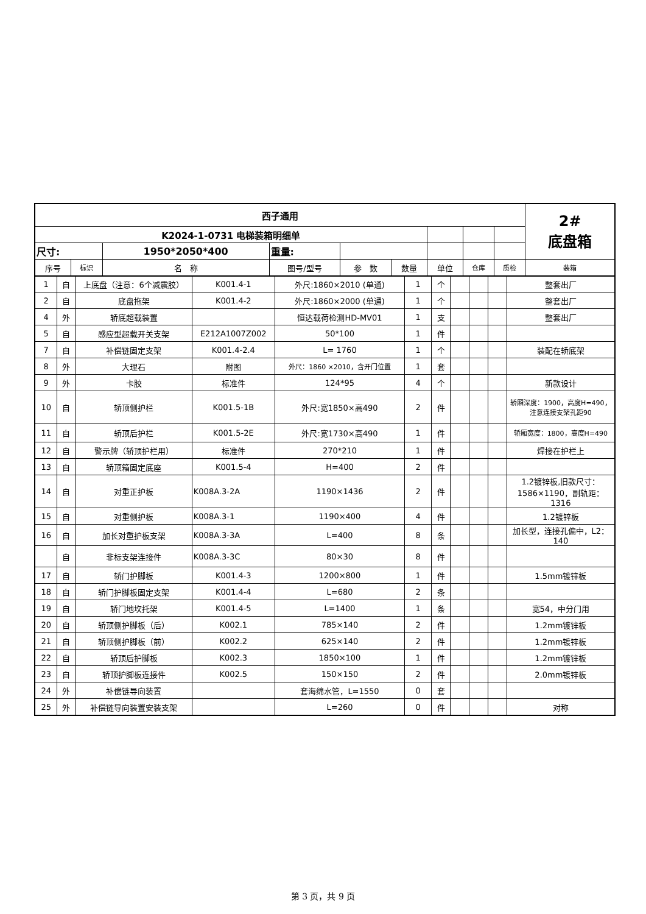| 西子通用 | | | | | | | | | 2# 底盘箱 |
| K2024-1-0731 电梯装箱明细单 | | | | | | | | | |
| 尺寸: | | 1950*2050*400 | 重量: | | | | | | |
| 序号 | 标识 | 名 称 | 图号/型号 | 参 数 | 数量 | 单位 | 仓库 | 质检 | 装箱 |
| 1 | 自 | 上底盘（注意：6个减震胶） | K001.4-1 | 外尺:1860×2010 (单通) | 1 | 个 | | | | 整套出厂 |
| 2 | 自 | 底盘拖架 | K001.4-2 | 外尺:1860×2000 (单通) | 1 | 个 | | | | 整套出厂 |
| 4 | 外 | 轿底超载装置 | | 恒达载荷检测HD-MV01 | 1 | 支 | | | | 整套出厂 |
| 5 | 自 | 感应型超载开关支架 | E212A1007Z002 | 50*100 | 1 | 件 | | | | |
| 7 | 自 | 补偿链固定支架 | K001.4-2.4 | L= 1760 | 1 | 个 | | | | 装配在轿底架 |
| 8 | 外 | 大理石 | 附图 | 外尺：1860 ×2010，含开门位置 | 1 | 套 | | | | |
| 9 | 外 | 卡胶 | 标准件 | 124*95 | 4 | 个 | | | | 新款设计 |
| 10 | 自 | 轿顶侧护栏 | K001.5-1B | 外尺:宽1850×高490 | 2 | 件 | | | | 轿厢深度：1900，高度H=490， 注意连接支架孔距90 |
| 11 | 自 | 轿顶后护栏 | K001.5-2E | 外尺:宽1730×高490 | 1 | 件 | | | | 轿厢宽度：1800，高度H=490 |
| 12 | 自 | 警示牌（轿顶护栏用） | 标准件 | 270*210 | 1 | 件 | | | | 焊接在护栏上 |
| 13 | 自 | 轿顶箱固定底座 | K001.5-4 | H=400 | 2 | 件 | | | | |
| 14 | 自 | 对重正护板 | K008A.3-2A | 1190×1436 | 2 | 件 | | | | 1.2镀锌板,旧款尺寸： 1586×1190，副轨距：1316 |
| 15 | 自 | 对重侧护板 | K008A.3-1 | 1190×400 | 4 | 件 | | | | 1.2镀锌板 |
| 16 | 自 | 加长对重护板支架 | K008A.3-3A | L=400 | 8 | 条 | | | | 加长型，连接孔偏中，L2： 140 |
| | 自 | 非标支架连接件 | K008A.3-3C | 80×30 | 8 | 件 | | | | |
| 17 | 自 | 轿门护脚板 | K001.4-3 | 1200×800 | 1 | 件 | | | | 1.5mm镀锌板 |
| 18 | 自 | 轿门护脚板固定支架 | K001.4-4 | L=680 | 2 | 条 | | | | |
| 19 | 自 | 轿门地坎托架 | K001.4-5 | L=1400 | 1 | 条 | | | | 宽54，中分门用 |
| 20 | 自 | 轿顶侧护脚板（后） | K002.1 | 785×140 | 2 | 件 | | | | 1.2mm镀锌板 |
| 21 | 自 | 轿顶侧护脚板（前） | K002.2 | 625×140 | 2 | 件 | | | | 1.2mm镀锌板 |
| 22 | 自 | 轿顶后护脚板 | K002.3 | 1850×100 | 1 | 件 | | | | 1.2mm镀锌板 |
| 23 | 自 | 轿顶护脚板连接件 | K002.5 | 150×150 | 2 | 件 | | | | 2.0mm镀锌板 |
| 24 | 外 | 补偿链导向装置 | | 套海绵水管，L=1550 | 0 | 套 | | | | |
| 25 | 外 | 补偿链导向装置安装支架 | | L=260 | 0 | 件 | | | | 对称 |
第 3 页，共 9 页